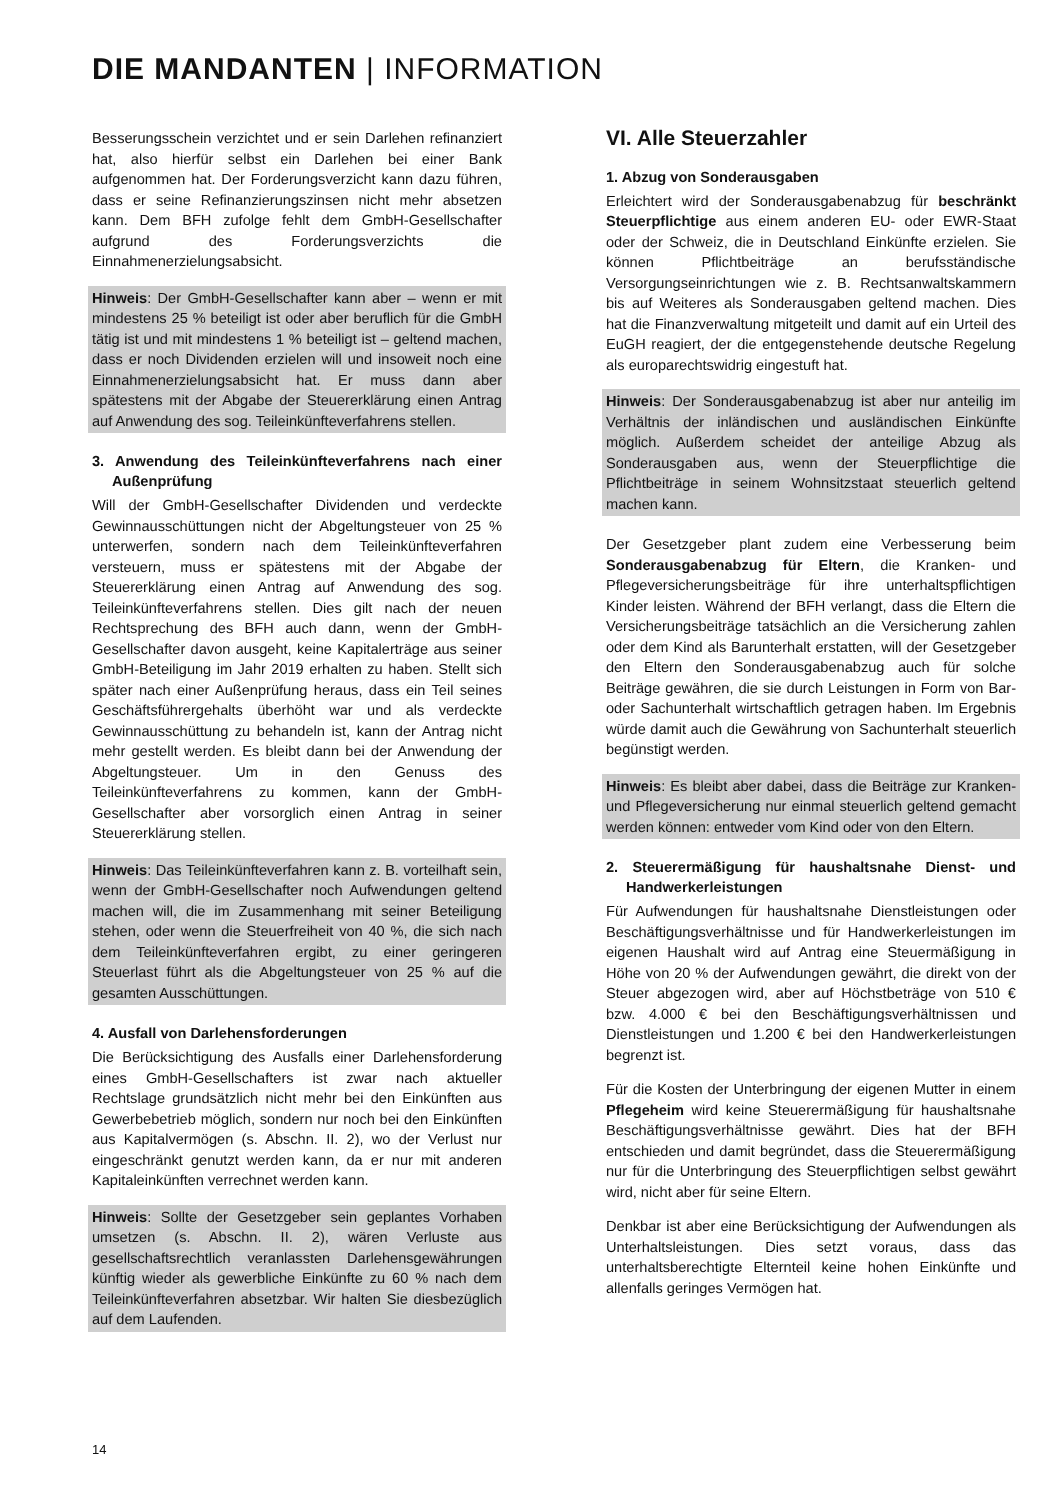DIE MANDANTEN | INFORMATION
Besserungsschein verzichtet und er sein Darlehen refinanziert hat, also hierfür selbst ein Darlehen bei einer Bank aufgenommen hat. Der Forderungsverzicht kann dazu führen, dass er seine Refinanzierungszinsen nicht mehr absetzen kann. Dem BFH zufolge fehlt dem GmbH-Gesellschafter aufgrund des Forderungsverzichts die Einnahmenerzielungsabsicht.
Hinweis: Der GmbH-Gesellschafter kann aber – wenn er mit mindestens 25 % beteiligt ist oder aber beruflich für die GmbH tätig ist und mit mindestens 1 % beteiligt ist – geltend machen, dass er noch Dividenden erzielen will und insoweit noch eine Einnahmenerzielungsabsicht hat. Er muss dann aber spätestens mit der Abgabe der Steuererklärung einen Antrag auf Anwendung des sog. Teileinkünfteverfahrens stellen.
3. Anwendung des Teileinkünfteverfahrens nach einer Außenprüfung
Will der GmbH-Gesellschafter Dividenden und verdeckte Gewinnausschüttungen nicht der Abgeltungsteuer von 25 % unterwerfen, sondern nach dem Teileinkünfteverfahren versteuern, muss er spätestens mit der Abgabe der Steuererklärung einen Antrag auf Anwendung des sog. Teileinkünfteverfahrens stellen. Dies gilt nach der neuen Rechtsprechung des BFH auch dann, wenn der GmbH-Gesellschafter davon ausgeht, keine Kapitalerträge aus seiner GmbH-Beteiligung im Jahr 2019 erhalten zu haben. Stellt sich später nach einer Außenprüfung heraus, dass ein Teil seines Geschäftsführergehalts überhöht war und als verdeckte Gewinnausschüttung zu behandeln ist, kann der Antrag nicht mehr gestellt werden. Es bleibt dann bei der Anwendung der Abgeltungsteuer. Um in den Genuss des Teileinkünfteverfahrens zu kommen, kann der GmbH-Gesellschafter aber vorsorglich einen Antrag in seiner Steuererklärung stellen.
Hinweis: Das Teileinkünfteverfahren kann z. B. vorteilhaft sein, wenn der GmbH-Gesellschafter noch Aufwendungen geltend machen will, die im Zusammenhang mit seiner Beteiligung stehen, oder wenn die Steuerfreiheit von 40 %, die sich nach dem Teileinkünfteverfahren ergibt, zu einer geringeren Steuerlast führt als die Abgeltungsteuer von 25 % auf die gesamten Ausschüttungen.
4. Ausfall von Darlehensforderungen
Die Berücksichtigung des Ausfalls einer Darlehensforderung eines GmbH-Gesellschafters ist zwar nach aktueller Rechtslage grundsätzlich nicht mehr bei den Einkünften aus Gewerbebetrieb möglich, sondern nur noch bei den Einkünften aus Kapitalvermögen (s. Abschn. II. 2), wo der Verlust nur eingeschränkt genutzt werden kann, da er nur mit anderen Kapitaleinkünften verrechnet werden kann.
Hinweis: Sollte der Gesetzgeber sein geplantes Vorhaben umsetzen (s. Abschn. II. 2), wären Verluste aus gesellschaftsrechtlich veranlassten Darlehensgewährungen künftig wieder als gewerbliche Einkünfte zu 60 % nach dem Teileinkünfteverfahren absetzbar. Wir halten Sie diesbezüglich auf dem Laufenden.
VI. Alle Steuerzahler
1. Abzug von Sonderausgaben
Erleichtert wird der Sonderausgabenabzug für beschränkt Steuerpflichtige aus einem anderen EU- oder EWR-Staat oder der Schweiz, die in Deutschland Einkünfte erzielen. Sie können Pflichtbeiträge an berufsständische Versorgungseinrichtungen wie z. B. Rechtsanwaltskammern bis auf Weiteres als Sonderausgaben geltend machen. Dies hat die Finanzverwaltung mitgeteilt und damit auf ein Urteil des EuGH reagiert, der die entgegenstehende deutsche Regelung als europarechtswidrig eingestuft hat.
Hinweis: Der Sonderausgabenabzug ist aber nur anteilig im Verhältnis der inländischen und ausländischen Einkünfte möglich. Außerdem scheidet der anteilige Abzug als Sonderausgaben aus, wenn der Steuerpflichtige die Pflichtbeiträge in seinem Wohnsitzstaat steuerlich geltend machen kann.
Der Gesetzgeber plant zudem eine Verbesserung beim Sonderausgabenabzug für Eltern, die Kranken- und Pflegeversicherungsbeiträge für ihre unterhaltspflichtigen Kinder leisten. Während der BFH verlangt, dass die Eltern die Versicherungsbeiträge tatsächlich an die Versicherung zahlen oder dem Kind als Barunterhalt erstatten, will der Gesetzgeber den Eltern den Sonderausgabenabzug auch für solche Beiträge gewähren, die sie durch Leistungen in Form von Bar- oder Sachunterhalt wirtschaftlich getragen haben. Im Ergebnis würde damit auch die Gewährung von Sachunterhalt steuerlich begünstigt werden.
Hinweis: Es bleibt aber dabei, dass die Beiträge zur Kranken- und Pflegeversicherung nur einmal steuerlich geltend gemacht werden können: entweder vom Kind oder von den Eltern.
2. Steuerermäßigung für haushaltsnahe Dienst- und Handwerkerleistungen
Für Aufwendungen für haushaltsnahe Dienstleistungen oder Beschäftigungsverhältnisse und für Handwerkerleistungen im eigenen Haushalt wird auf Antrag eine Steuermäßigung in Höhe von 20 % der Aufwendungen gewährt, die direkt von der Steuer abgezogen wird, aber auf Höchstbeträge von 510 € bzw. 4.000 € bei den Beschäftigungsverhältnissen und Dienstleistungen und 1.200 € bei den Handwerkerleistungen begrenzt ist.
Für die Kosten der Unterbringung der eigenen Mutter in einem Pflegeheim wird keine Steuerermäßigung für haushaltsnahe Beschäftigungsverhältnisse gewährt. Dies hat der BFH entschieden und damit begründet, dass die Steuerermäßigung nur für die Unterbringung des Steuerpflichtigen selbst gewährt wird, nicht aber für seine Eltern.
Denkbar ist aber eine Berücksichtigung der Aufwendungen als Unterhaltsleistungen. Dies setzt voraus, dass das unterhaltsberechtigte Elternteil keine hohen Einkünfte und allenfalls geringes Vermögen hat.
14